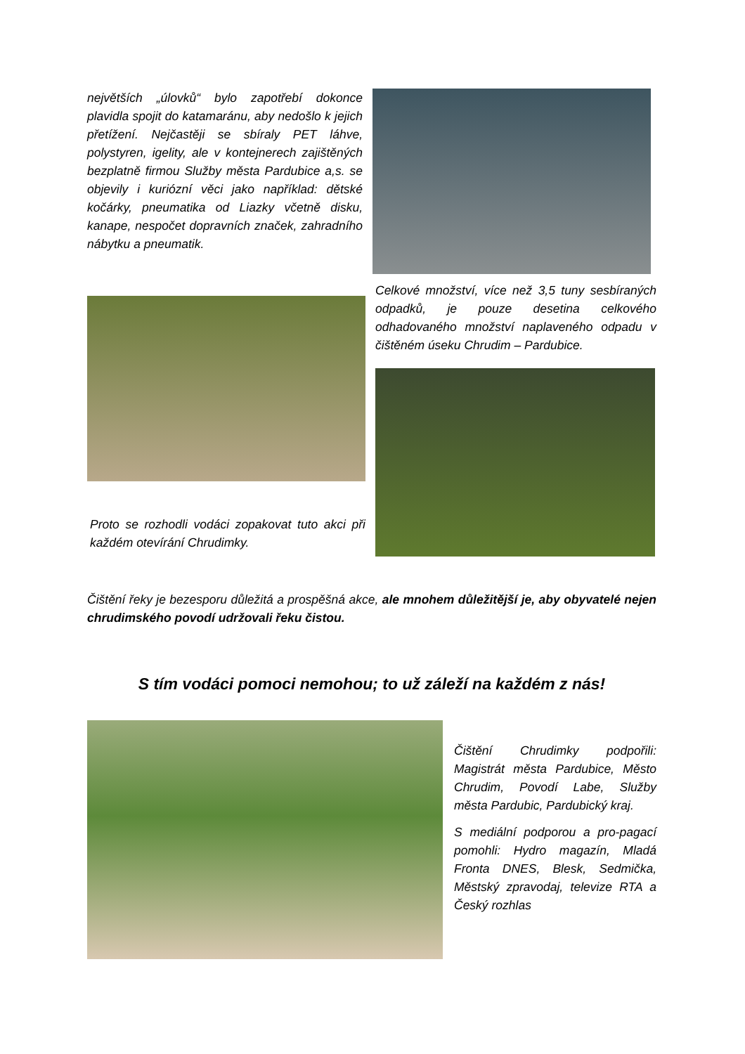největších „úlovků“ bylo zapotřebí dokonce plavidla spojit do katamaránu, aby nedošlo k jejich přetížení. Nejčastěji se sbíraly PET láhve, polystyren, igelity, ale v kontejnerech zajištěných bezplatně firmou Služby města Pardubice a,s. se objevily i kuriózní věci jako například: dětské kočárky, pneumatika od Liazky včetně disku, kanape, nespočet dopravních značek, zahradního nábytku a pneumatik.
Proto se rozhodli vodáci zopakovat tuto akci při každém otevírání Chrudimky.
Celkové množství, více než 3,5 tuny sesbíraných odpadků, je pouze desetina celkového odhadovaného množství naplaveného odpadu v čištěném úseku Chrudim – Pardubice.
Čištění řeky je bezesporu důležitá a prospěšná akce, ale mnohem důležitější je, aby obyvatelé nejen chrudimského povodí udržovali řeku čistou.
S tím vodáci pomoci nemohou; to už záleží na každém z nás!
Čištění Chrudimky podpořili: Magistrát města Pardubice, Město Chrudim, Povodí Labe, Služby města Pardubic, Pardubický kraj.
S mediální podporou a pro-pagací pomohli: Hydro magazín, Mladá Fronta DNES, Blesk, Sedmička, Městský zpravodaj, televize RTA a Český rozhlas